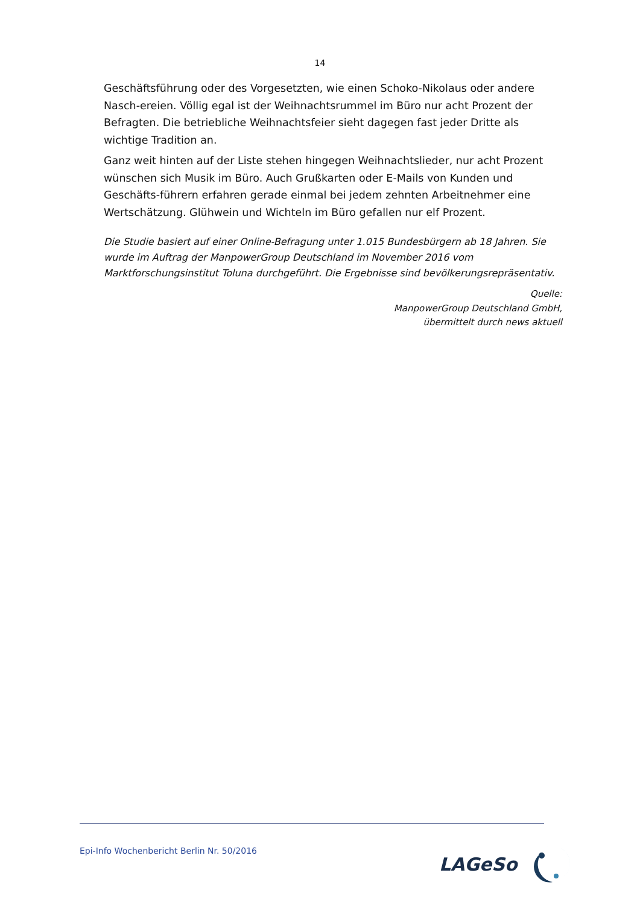14
Geschäftsführung oder des Vorgesetzten, wie einen Schoko-Nikolaus oder andere Nasch-ereien. Völlig egal ist der Weihnachtsrummel im Büro nur acht Prozent der Befragten. Die betriebliche Weihnachtsfeier sieht dagegen fast jeder Dritte als wichtige Tradition an.
Ganz weit hinten auf der Liste stehen hingegen Weihnachtslieder, nur acht Prozent wünschen sich Musik im Büro. Auch Grußkarten oder E-Mails von Kunden und Geschäfts-führern erfahren gerade einmal bei jedem zehnten Arbeitnehmer eine Wertschätzung. Glühwein und Wichteln im Büro gefallen nur elf Prozent.
Die Studie basiert auf einer Online-Befragung unter 1.015 Bundesbürgern ab 18 Jahren. Sie wurde im Auftrag der ManpowerGroup Deutschland im November 2016 vom Marktforschungsinstitut Toluna durchgeführt. Die Ergebnisse sind bevölkerungsrepräsentativ.
Quelle:
ManpowerGroup Deutschland GmbH,
übermittelt durch news aktuell
Epi-Info Wochenbericht Berlin Nr. 50/2016
LAGeSo